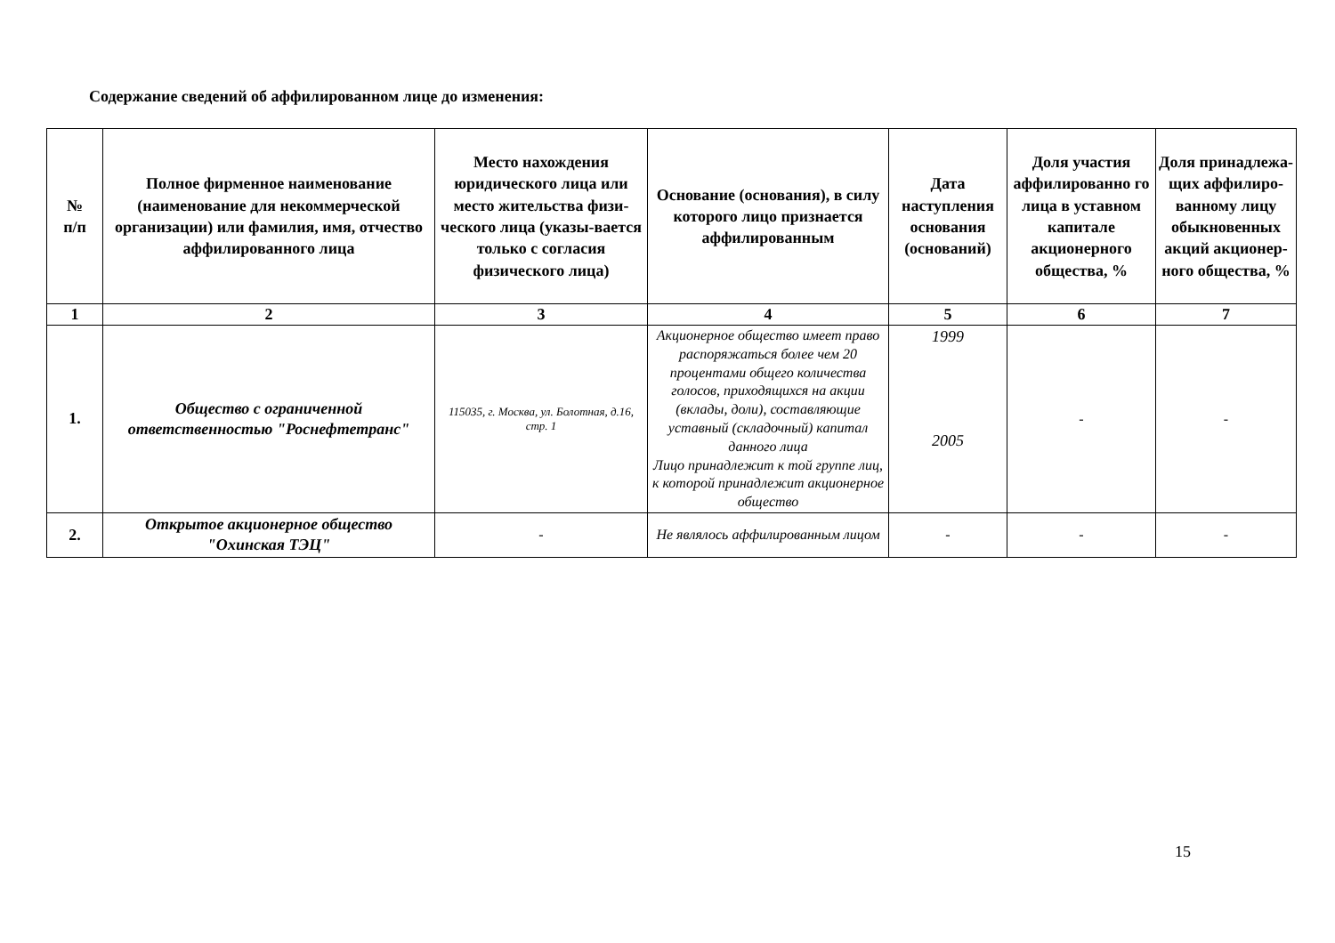Содержание сведений об аффилированном лице до изменения:
| № п/п | Полное фирменное наименование (наименование для некоммерческой организации) или фамилия, имя, отчество аффилированного лица | Место нахождения юридического лица или место жительства физи-ческого лица (указы-вается только с согласия физического лица) | Основание (основания), в силу которого лицо признается аффилированным | Дата наступления основания (оснований) | Доля участия аффилированно го лица в уставном капитале акционерного общества, % | Доля принадлежа-щих аффилиро-ванному лицу обыкновенных акций акционер-ного общества, % |
| --- | --- | --- | --- | --- | --- | --- |
| 1 | 2 | 3 | 4 | 5 | 6 | 7 |
| 1. | Общество с ограниченной ответственностью "Роснефтетранс" | 115035, г. Москва, ул. Болотная, д.16, стр. 1 | Акционерное общество имеет право распоряжаться более чем 20 процентами общего количества голосов, приходящихся на акции (вклады, доли), составляющие уставный (складочный) капитал данного лица Лицо принадлежит к той группе лиц, к которой принадлежит акционерное общество | 1999 2005 | - | - |
| 2. | Открытое акционерное общество "Охинская ТЭЦ" | - | Не являлось аффилированным лицом | - | - | - |
15